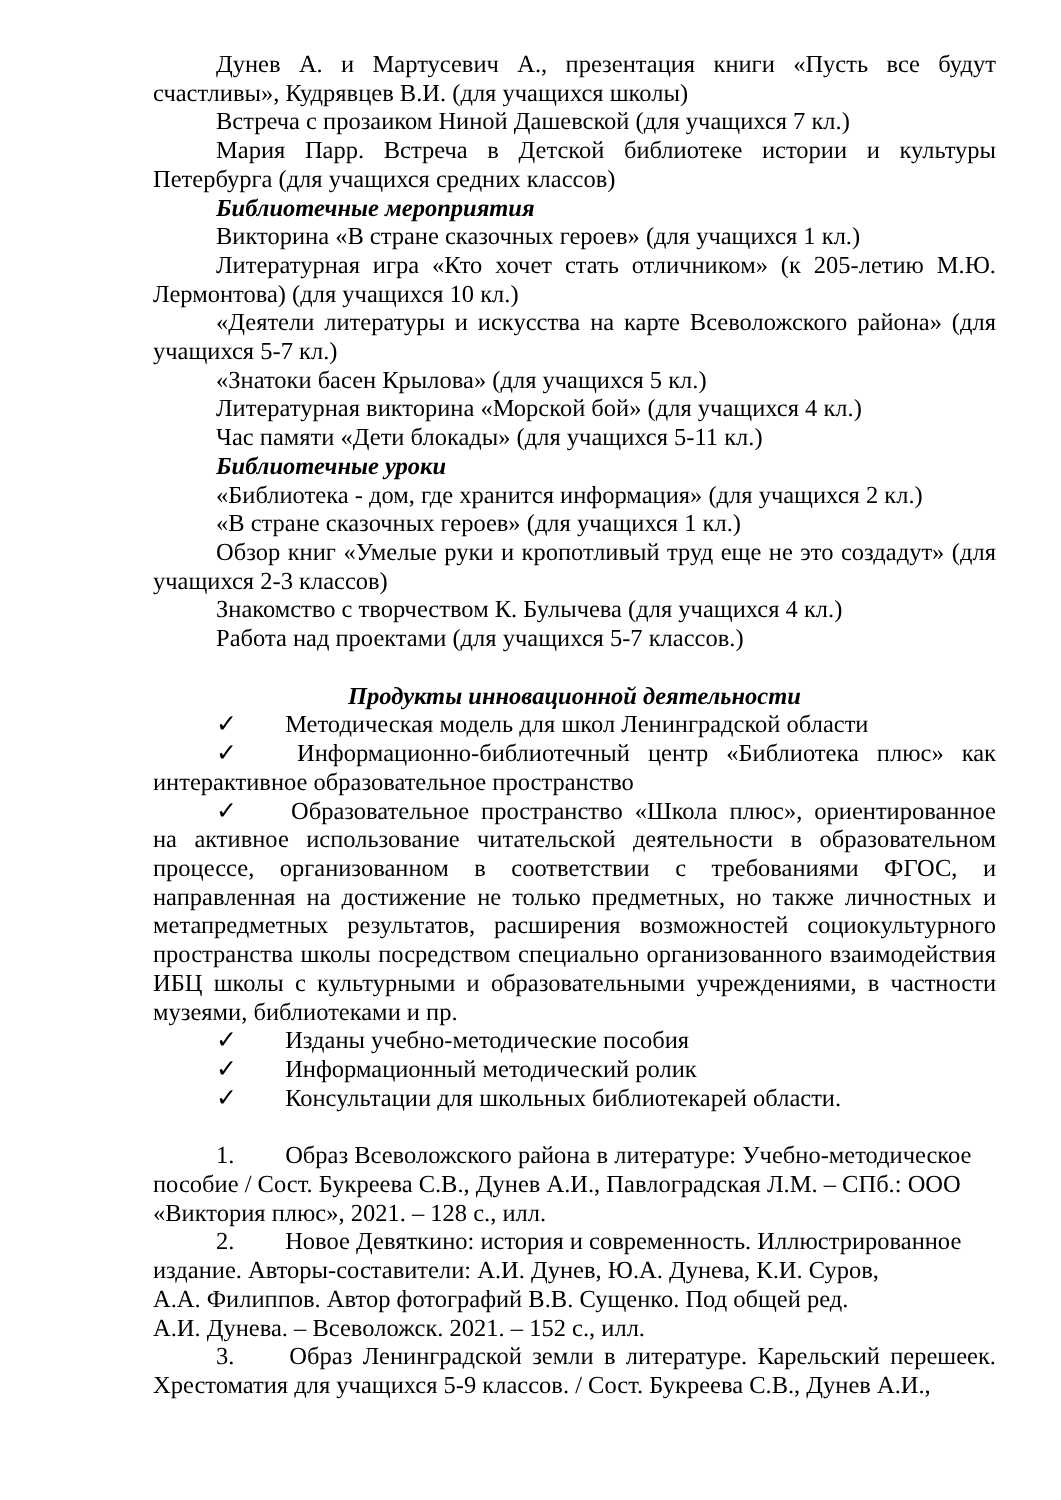Дунев А. и Мартусевич А., презентация книги «Пусть все будут счастливы», Кудрявцев В.И. (для учащихся школы)
Встреча с прозаиком Ниной Дашевской (для учащихся 7 кл.)
Мария Парр. Встреча в Детской библиотеке истории и культуры Петербурга (для учащихся средних классов)
Библиотечные мероприятия
Викторина «В стране сказочных героев» (для учащихся 1 кл.)
Литературная игра «Кто хочет стать отличником» (к 205-летию М.Ю. Лермонтова) (для учащихся 10 кл.)
«Деятели литературы и искусства на карте Всеволожского района» (для учащихся 5-7 кл.)
«Знатоки басен Крылова» (для учащихся 5 кл.)
Литературная викторина «Морской бой» (для учащихся 4 кл.)
Час памяти «Дети блокады» (для учащихся 5-11 кл.)
Библиотечные уроки
«Библиотека - дом, где хранится информация» (для учащихся 2 кл.)
«В стране сказочных героев» (для учащихся 1 кл.)
Обзор книг «Умелые руки и кропотливый труд еще не это создадут» (для учащихся 2-3 классов)
Знакомство с творчеством К. Булычева (для учащихся 4 кл.)
Работа над проектами (для учащихся 5-7 классов.)
Продукты инновационной деятельности
✓ Методическая модель для школ Ленинградской области
✓ Информационно-библиотечный центр «Библиотека плюс» как интерактивное образовательное пространство
✓ Образовательное пространство «Школа плюс», ориентированное на активное использование читательской деятельности в образовательном процессе, организованном в соответствии с требованиями ФГОС, и направленная на достижение не только предметных, но также личностных и метапредметных результатов, расширения возможностей социокультурного пространства школы посредством специально организованного взаимодействия ИБЦ школы с культурными и образовательными учреждениями, в частности музеями, библиотеками и пр.
✓ Изданы учебно-методические пособия
✓ Информационный методический ролик
✓ Консультации для школьных библиотекарей области.
1. Образ Всеволожского района в литературе: Учебно-методическое пособие / Сост. Букреева С.В., Дунев А.И., Павлоградская Л.М. – СПб.: ООО «Виктория плюс», 2021. – 128 с., илл.
2. Новое Девяткино: история и современность. Иллюстрированное издание. Авторы-составители: А.И. Дунев, Ю.А. Дунева, К.И. Суров,
А.А. Филиппов. Автор фотографий В.В. Сущенко. Под общей ред.
А.И. Дунева. – Всеволожск. 2021. – 152 с., илл.
3. Образ Ленинградской земли в литературе. Карельский перешеек. Хрестоматия для учащихся 5-9 классов. / Сост. Букреева С.В., Дунев А.И.,